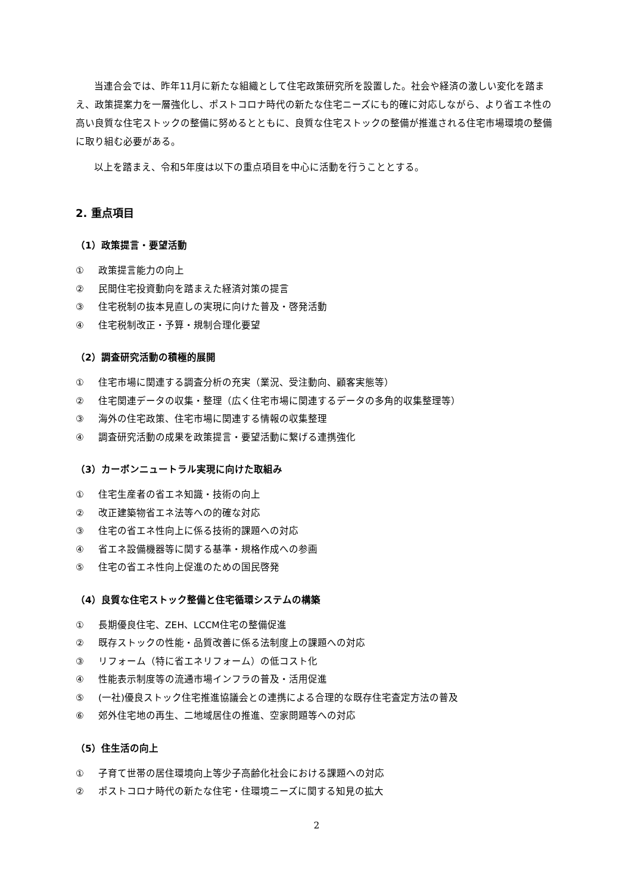当連合会では、昨年11月に新たな組織として住宅政策研究所を設置した。社会や経済の激しい変化を踏まえ、政策提案力を一層強化し、ポストコロナ時代の新たな住宅ニーズにも的確に対応しながら、より省エネ性の高い良質な住宅ストックの整備に努めるとともに、良質な住宅ストックの整備が推進される住宅市場環境の整備に取り組む必要がある。
以上を踏まえ、令和5年度は以下の重点項目を中心に活動を行うこととする。
2. 重点項目
（1）政策提言・要望活動
① 政策提言能力の向上
② 民間住宅投資動向を踏まえた経済対策の提言
③ 住宅税制の抜本見直しの実現に向けた普及・啓発活動
④ 住宅税制改正・予算・規制合理化要望
（2）調査研究活動の積極的展開
① 住宅市場に関連する調査分析の充実（業況、受注動向、顧客実態等）
② 住宅関連データの収集・整理（広く住宅市場に関連するデータの多角的収集整理等）
③ 海外の住宅政策、住宅市場に関連する情報の収集整理
④ 調査研究活動の成果を政策提言・要望活動に繋げる連携強化
（3）カーボンニュートラル実現に向けた取組み
① 住宅生産者の省エネ知識・技術の向上
② 改正建築物省エネ法等への的確な対応
③ 住宅の省エネ性向上に係る技術的課題への対応
④ 省エネ設備機器等に関する基準・規格作成への参画
⑤ 住宅の省エネ性向上促進のための国民啓発
（4）良質な住宅ストック整備と住宅循環システムの構築
① 長期優良住宅、ZEH、LCCM住宅の整備促進
② 既存ストックの性能・品質改善に係る法制度上の課題への対応
③ リフォーム（特に省エネリフォーム）の低コスト化
④ 性能表示制度等の流通市場インフラの普及・活用促進
⑤ (一社)優良ストック住宅推進協議会との連携による合理的な既存住宅査定方法の普及
⑥ 郊外住宅地の再生、二地域居住の推進、空家問題等への対応
（5）住生活の向上
① 子育て世帯の居住環境向上等少子高齢化社会における課題への対応
② ポストコロナ時代の新たな住宅・住環境ニーズに関する知見の拡大
2